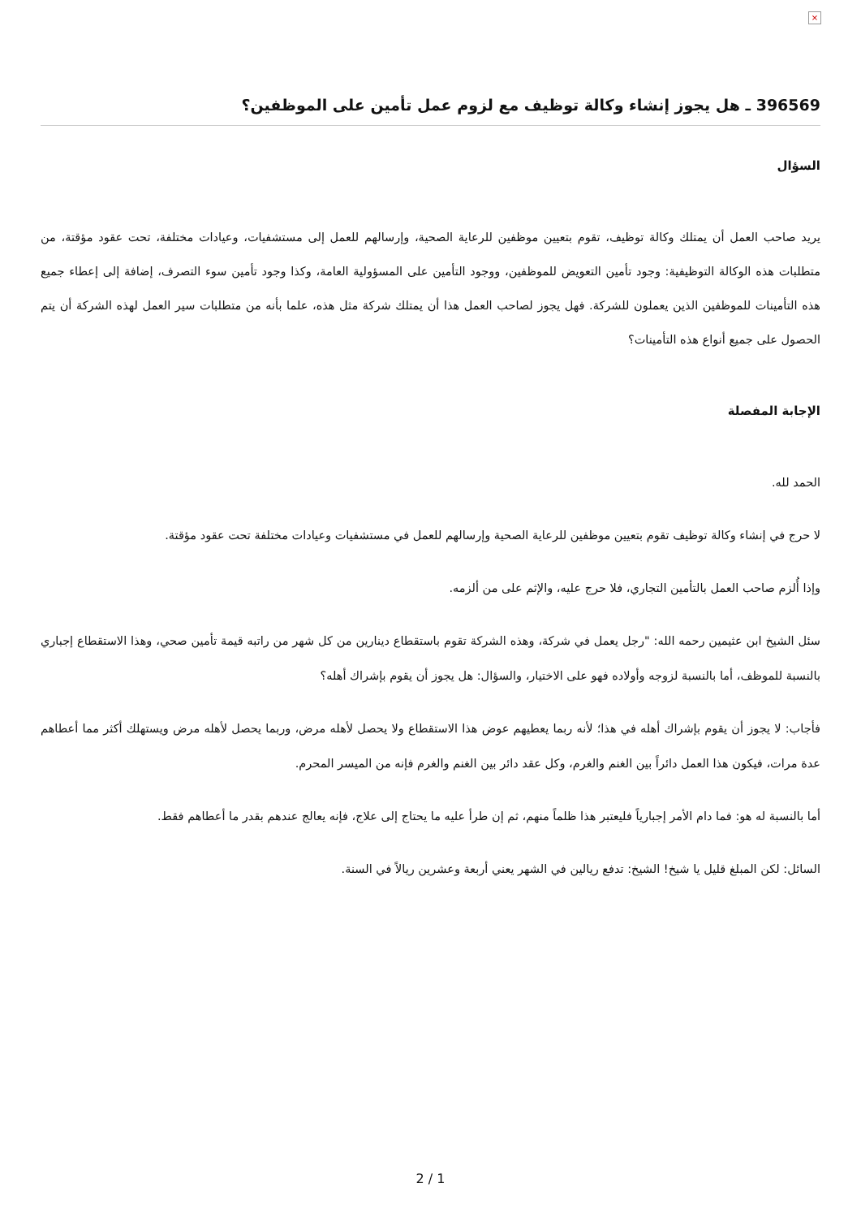×
396569 ـ هل يجوز إنشاء وكالة توظيف مع لزوم عمل تأمين على الموظفين؟
السؤال
يريد صاحب العمل أن يمتلك وكالة توظيف، تقوم بتعيين موظفين للرعاية الصحية، وإرسالهم للعمل إلى مستشفيات، وعيادات مختلفة، تحت عقود مؤقتة، من متطلبات هذه الوكالة التوظيفية: وجود تأمين التعويض للموظفين، ووجود التأمين على المسؤولية العامة، وكذا وجود تأمين سوء التصرف، إضافة إلى إعطاء جميع هذه التأمينات للموظفين الذين يعملون للشركة. فهل يجوز لصاحب العمل هذا أن يمتلك شركة مثل هذه، علما بأنه من متطلبات سير العمل لهذه الشركة أن يتم الحصول على جميع أنواع هذه التأمينات؟
الإجابة المفصلة
الحمد لله.
لا حرج في إنشاء وكالة توظيف تقوم بتعيين موظفين للرعاية الصحية وإرسالهم للعمل في مستشفيات وعيادات مختلفة تحت عقود مؤقتة.
وإذا أُلزم صاحب العمل بالتأمين التجاري، فلا حرج عليه، والإثم على من ألزمه.
سئل الشيخ ابن عثيمين رحمه الله: "رجل يعمل في شركة، وهذه الشركة تقوم باستقطاع دينارين من كل شهر من راتبه قيمة تأمين صحي، وهذا الاستقطاع إجباري بالنسبة للموظف، أما بالنسبة لزوجه وأولاده فهو على الاختيار، والسؤال: هل يجوز أن يقوم بإشراك أهله؟
فأجاب: لا يجوز أن يقوم بإشراك أهله في هذا؛ لأنه ربما يعطيهم عوض هذا الاستقطاع ولا يحصل لأهله مرض، وربما يحصل لأهله مرض ويستهلك أكثر مما أعطاهم عدة مرات، فيكون هذا العمل دائراً بين الغنم والغرم، وكل عقد دائر بين الغنم والغرم فإنه من الميسر المحرم.
أما بالنسبة له هو: فما دام الأمر إجبارياً فليعتبر هذا ظلماً منهم، ثم إن طرأ عليه ما يحتاج إلى علاج، فإنه يعالج عندهم بقدر ما أعطاهم فقط.
السائل: لكن المبلغ قليل يا شيخ! الشيخ: تدفع ريالين في الشهر يعني أربعة وعشرين ريالاً في السنة.
2 / 1